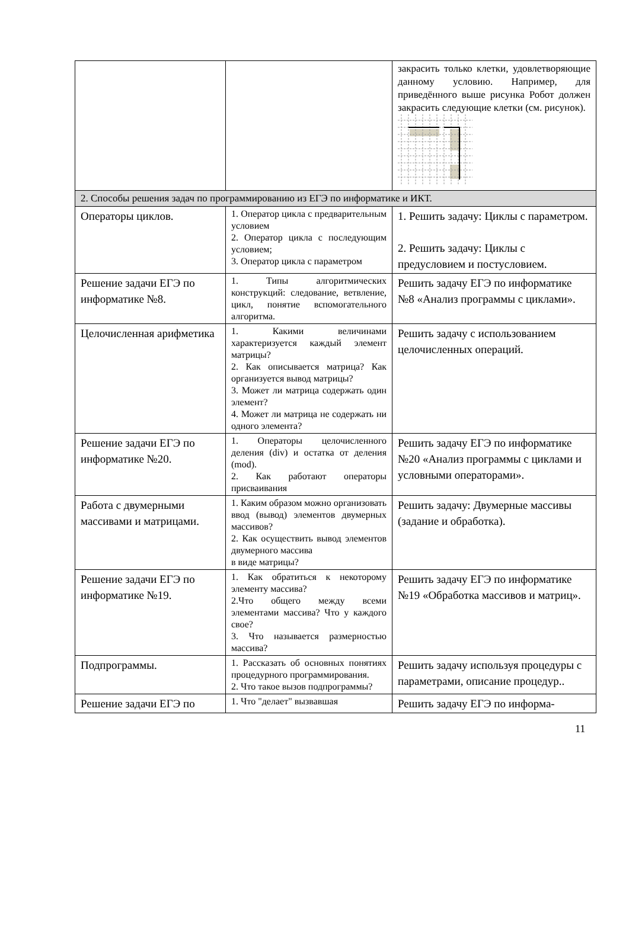| | | закрасить только клетки, удовлетворяющие данному условию. Например, для приведённого выше рисунка Робот должен закрасить следующие клетки (см. рисунок). |
| 2. Способы решения задач по программированию из ЕГЭ по информатике и ИКТ. | | |
| Операторы циклов. | 1. Оператор цикла с предварительным условием 2. Оператор цикла с последующим условием; 3. Оператор цикла с параметром | 1. Решить задачу: Циклы с параметром. 2. Решить задачу: Циклы с предусловием и постусловием. |
| Решение задачи ЕГЭ по информатике №8. | 1. Типы алгоритмических конструкций: следование, ветвление, цикл, понятие вспомогательного алгоритма. | Решить задачу ЕГЭ по информатике №8 «Анализ программы с циклами». |
| Целочисленная арифметика | 1. Какими величинами характеризуется каждый элемент матрицы? 2. Как описывается матрица? Как организуется вывод матрицы? 3. Может ли матрица содержать один элемент? 4. Может ли матрица не содержать ни одного элемента? | Решить задачу с использованием целочисленных операций. |
| Решение задачи ЕГЭ по информатике №20. | 1. Операторы целочисленного деления (div) и остатка от деления (mod). 2. Как работают операторы присваивания | Решить задачу ЕГЭ по информатике №20 «Анализ программы с циклами и условными операторами». |
| Работа с двумерными массивами и матрицами. | 1. Каким образом можно организовать ввод (вывод) элементов двумерных массивов? 2. Как осуществить вывод элементов двумерного массива в виде матрицы? | Решить задачу: Двумерные массивы (задание и обработка). |
| Решение задачи ЕГЭ по информатике №19. | 1. Как обратиться к некоторому элементу массива? 2.Что общего между всеми элементами массива? Что у каждого свое? 3. Что называется размерностью массива? | Решить задачу ЕГЭ по информатике №19 «Обработка массивов и матриц». |
| Подпрограммы. | 1. Рассказать об основных понятиях процедурного программирования. 2. Что такое вызов подпрограммы? | Решить задачу используя процедуры с параметрами, описание процедур.. |
| Решение задачи ЕГЭ по | 1. Что "делает" вызвавшая | Решить задачу ЕГЭ по информа- |
11